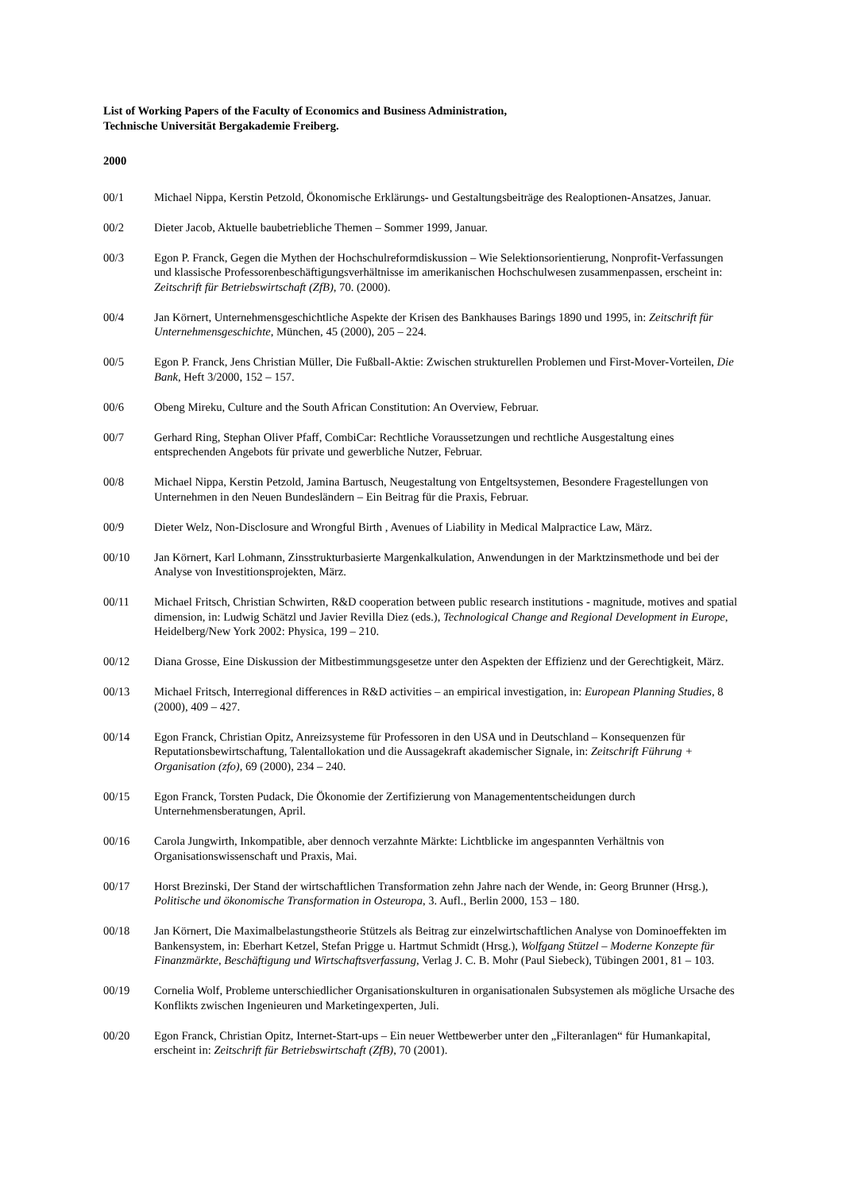List of Working Papers of the Faculty of Economics and Business Administration,
Technische Universität Bergakademie Freiberg.
2000
00/1 Michael Nippa, Kerstin Petzold, Ökonomische Erklärungs- und Gestaltungsbeiträge des Realoptionen-Ansatzes, Januar.
00/2 Dieter Jacob, Aktuelle baubetriebliche Themen – Sommer 1999, Januar.
00/3 Egon P. Franck, Gegen die Mythen der Hochschulreformdiskussion – Wie Selektionsorientierung, Nonprofit-Verfassungen und klassische Professorenbeschäftigungsverhältnisse im amerikanischen Hochschulwesen zusammenpassen, erscheint in: Zeitschrift für Betriebswirtschaft (ZfB), 70. (2000).
00/4 Jan Körnert, Unternehmensgeschichtliche Aspekte der Krisen des Bankhauses Barings 1890 und 1995, in: Zeitschrift für Unternehmensgeschichte, München, 45 (2000), 205 – 224.
00/5 Egon P. Franck, Jens Christian Müller, Die Fußball-Aktie: Zwischen strukturellen Problemen und First-Mover-Vorteilen, Die Bank, Heft 3/2000, 152 – 157.
00/6 Obeng Mireku, Culture and the South African Constitution: An Overview, Februar.
00/7 Gerhard Ring, Stephan Oliver Pfaff, CombiCar: Rechtliche Voraussetzungen und rechtliche Ausgestaltung eines entsprechenden Angebots für private und gewerbliche Nutzer, Februar.
00/8 Michael Nippa, Kerstin Petzold, Jamina Bartusch, Neugestaltung von Entgeltsystemen, Besondere Fragestellungen von Unternehmen in den Neuen Bundesländern – Ein Beitrag für die Praxis, Februar.
00/9 Dieter Welz, Non-Disclosure and Wrongful Birth , Avenues of Liability in Medical Malpractice Law, März.
00/10 Jan Körnert, Karl Lohmann, Zinsstrukturbasierte Margenkalkulation, Anwendungen in der Marktzinsmethode und bei der Analyse von Investitionsprojekten, März.
00/11 Michael Fritsch, Christian Schwirten, R&D cooperation between public research institutions - magnitude, motives and spatial dimension, in: Ludwig Schätzl und Javier Revilla Diez (eds.), Technological Change and Regional Development in Europe, Heidelberg/New York 2002: Physica, 199 – 210.
00/12 Diana Grosse, Eine Diskussion der Mitbestimmungsgesetze unter den Aspekten der Effizienz und der Gerechtigkeit, März.
00/13 Michael Fritsch, Interregional differences in R&D activities – an empirical investigation, in: European Planning Studies, 8 (2000), 409 – 427.
00/14 Egon Franck, Christian Opitz, Anreizsysteme für Professoren in den USA und in Deutschland – Konsequenzen für Reputationsbewirtschaftung, Talentallokation und die Aussagekraft akademischer Signale, in: Zeitschrift Führung + Organisation (zfo), 69 (2000), 234 – 240.
00/15 Egon Franck, Torsten Pudack, Die Ökonomie der Zertifizierung von Managemententscheidungen durch Unternehmensberatungen, April.
00/16 Carola Jungwirth, Inkompatible, aber dennoch verzahnte Märkte: Lichtblicke im angespannten Verhältnis von Organisationswissenschaft und Praxis, Mai.
00/17 Horst Brezinski, Der Stand der wirtschaftlichen Transformation zehn Jahre nach der Wende, in: Georg Brunner (Hrsg.), Politische und ökonomische Transformation in Osteuropa, 3. Aufl., Berlin 2000, 153 – 180.
00/18 Jan Körnert, Die Maximalbelastungstheorie Stützels als Beitrag zur einzelwirtschaftlichen Analyse von Dominoeffekten im Bankensystem, in: Eberhart Ketzel, Stefan Prigge u. Hartmut Schmidt (Hrsg.), Wolfgang Stützel – Moderne Konzepte für Finanzmärkte, Beschäftigung und Wirtschaftsverfassung, Verlag J. C. B. Mohr (Paul Siebeck), Tübingen 2001, 81 – 103.
00/19 Cornelia Wolf, Probleme unterschiedlicher Organisationskulturen in organisationalen Subsystemen als mögliche Ursache des Konflikts zwischen Ingenieuren und Marketingexperten, Juli.
00/20 Egon Franck, Christian Opitz, Internet-Start-ups – Ein neuer Wettbewerber unter den „Filteranlagen“ für Humankapital, erscheint in: Zeitschrift für Betriebswirtschaft (ZfB), 70 (2001).